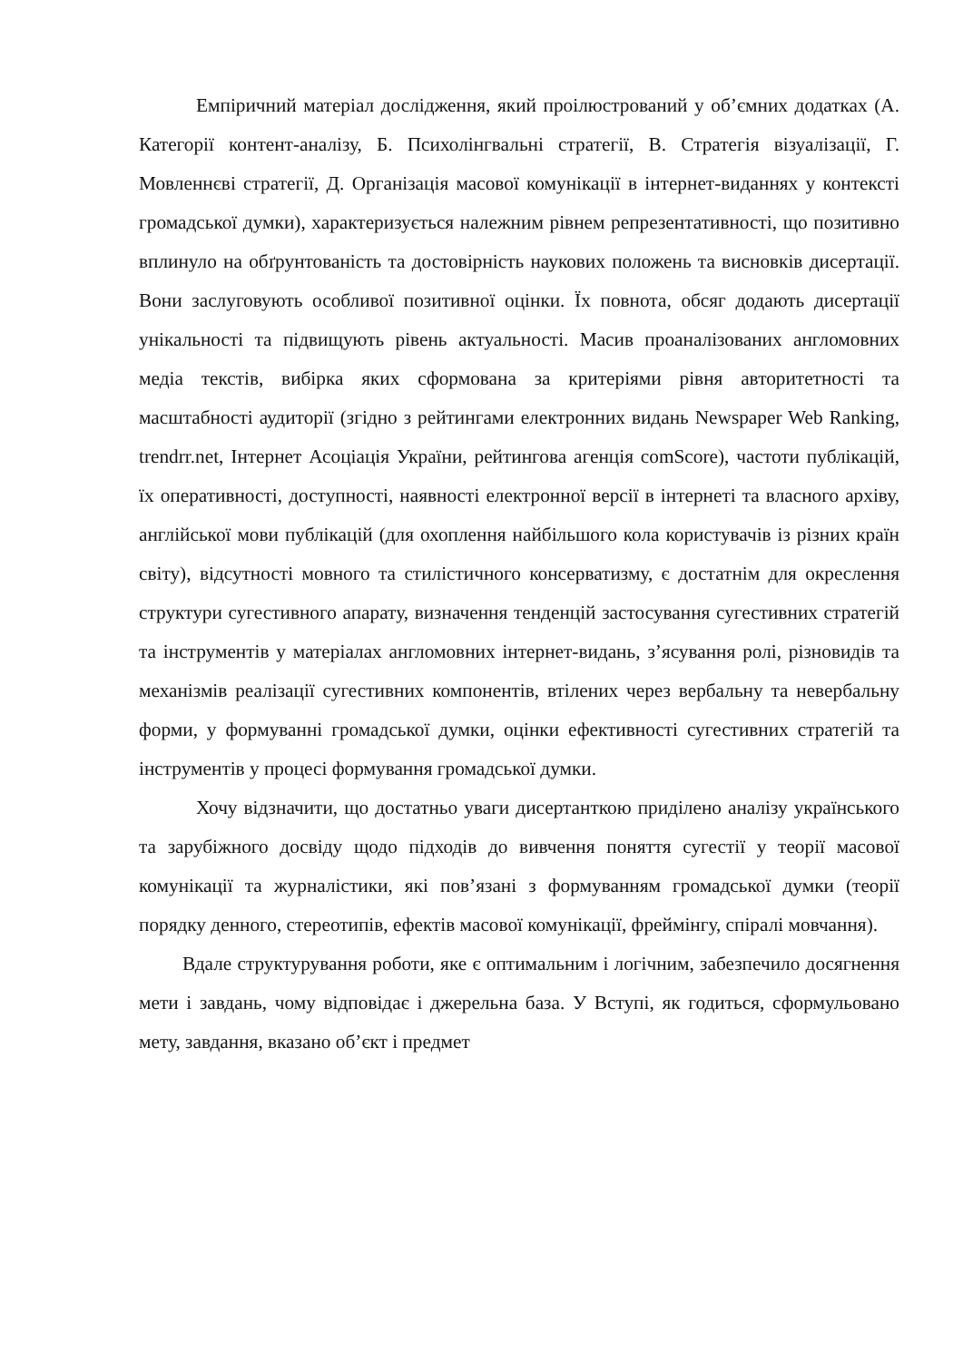Емпіричний матеріал дослідження, який проілюстрований у об’ємних додатках (А. Категорії контент-аналізу, Б. Психолінгвальні стратегії, В. Стратегія візуалізації, Г. Мовленнєві стратегії, Д. Організація масової комунікації в інтернет-виданнях у контексті громадської думки), характеризується належним рівнем репрезентативності, що позитивно вплинуло на обґрунтованість та достовірність наукових положень та висновків дисертації. Вони заслуговують особливої позитивної оцінки. Їх повнота, обсяг додають дисертації унікальності та підвищують рівень актуальності. Масив проаналізованих англомовних медіа текстів, вибірка яких сформована за критеріями рівня авторитетності та масштабності аудиторії (згідно з рейтингами електронних видань Newspaper Web Ranking, trendrr.net, Інтернет Асоціація України, рейтингова агенція comScore), частоти публікацій, їх оперативності, доступності, наявності електронної версії в інтернеті та власного архіву, англійської мови публікацій (для охоплення найбільшого кола користувачів із різних країн світу), відсутності мовного та стилістичного консерватизму, є достатнім для окреслення структури сугестивного апарату, визначення тенденцій застосування сугестивних стратегій та інструментів у матеріалах англомовних інтернет-видань, з’ясування ролі, різновидів та механізмів реалізації сугестивних компонентів, втілених через вербальну та невербальну форми, у формуванні громадської думки, оцінки ефективності сугестивних стратегій та інструментів у процесі формування громадської думки.
Хочу відзначити, що достатньо уваги дисертанткою приділено аналізу українського та зарубіжного досвіду щодо підходів до вивчення поняття сугестії у теорії масової комунікації та журналістики, які пов’язані з формуванням громадської думки (теорії порядку денного, стереотипів, ефектів масової комунікації, фреймінгу, спіралі мовчання).
Вдале структурування роботи, яке є оптимальним і логічним, забезпечило досягнення мети і завдань, чому відповідає і джерельна база. У Вступі, як годиться, сформульовано мету, завдання, вказано об’єкт і предмет